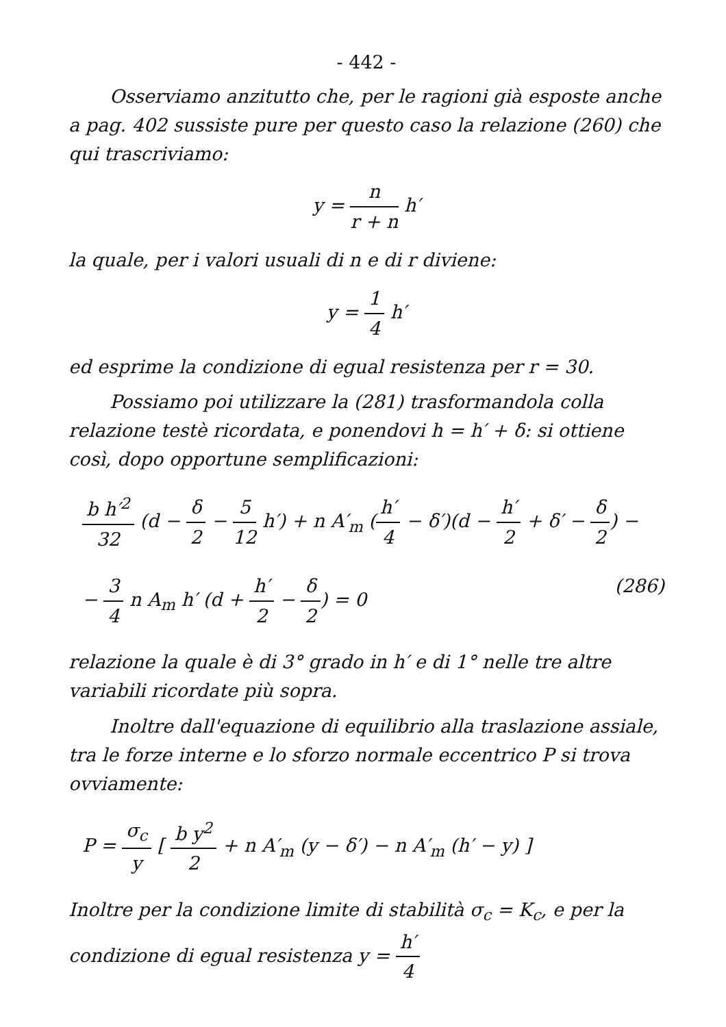- 442 -
Osserviamo anzitutto che, per le ragioni già esposte anche a pag. 402 sussiste pure per questo caso la relazione (260) che qui trascriviamo:
y = n r + n h′
la quale, per i valori usuali di n e di r diviene:
y = 1 4 h′
ed esprime la condizione di egual resistenza per r = 30.
Possiamo poi utilizzare la (281) trasformandola colla relazione testè ricordata, e ponendovi h = h′ + δ: si ottiene così, dopo opportune semplificazioni:
b h′<sup>2</sup> 32 (d − δ 2 − 5 12 h′) + n A′<sub>m</sub> (h′ 4 − δ′)(d − h′ 2 + δ′ − δ 2) −
− 3 4 n A<sub>m</sub> h′ (d + h′ 2 − δ 2) = 0 (286)
relazione la quale è di 3° grado in h′ e di 1° nelle tre altre variabili ricordate più sopra.
Inoltre dall'equazione di equilibrio alla traslazione assiale, tra le forze interne e lo sforzo normale eccentrico P si trova ovviamente:
P = σ<sub>c</sub> y [ b y<sup>2</sup> 2 + n A′<sub>m</sub> (y − δ′) − n A′<sub>m</sub> (h′ − y) ]
Inoltre per la condizione limite di stabilità σ<sub>c</sub> = K<sub>c</sub>, e per la condizione di egual resistenza y = h′ 4